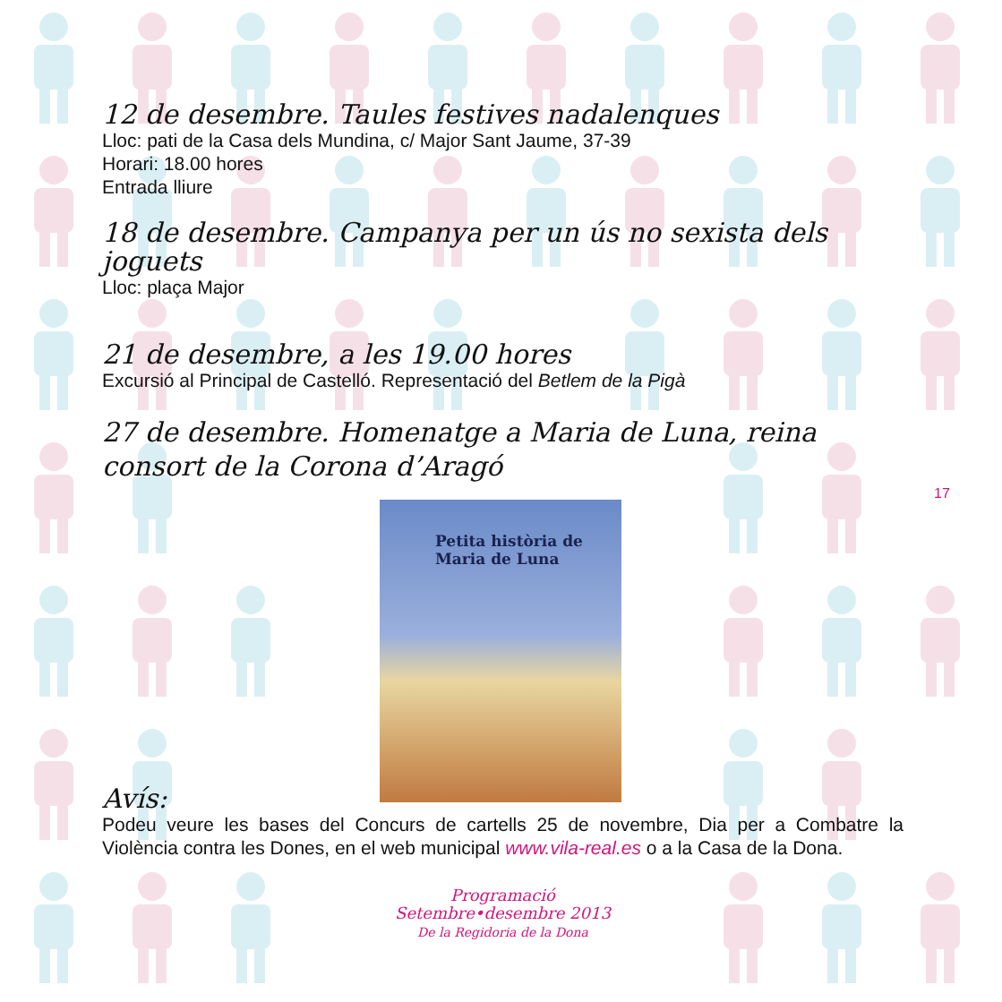12 de desembre. Taules festives nadalenques
Lloc: pati de la Casa dels Mundina, c/ Major Sant Jaume, 37-39
Horari: 18.00 hores
Entrada lliure
18 de desembre. Campanya per un ús no sexista dels joguets
Lloc: plaça Major
21 de desembre, a les 19.00 hores
Excursió al Principal de Castelló. Representació del Betlem de la Pigà
27 de desembre. Homenatge a Maria de Luna, reina consort de la Corona d’Aragó
Petita història de
Maria de Luna
Avís:
Podeu veure les bases del Concurs de cartells 25 de novembre, Dia per a Combatre la Violència contra les Dones, en el web municipal www.vila-real.es o a la Casa de la Dona.
Programació
Setembre•desembre 2013
De la Regidoria de la Dona
17